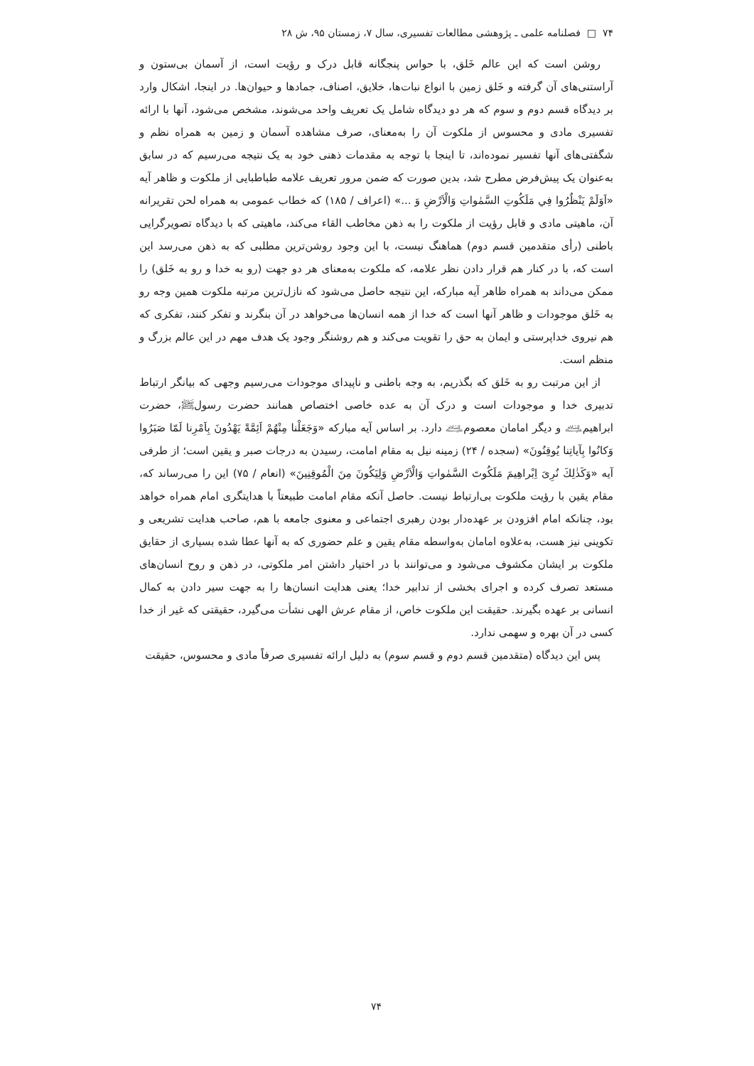۷۴ □ فصلنامه علمی ـ پژوهشی مطالعات تفسیری، سال ۷، زمستان ۹۵، ش ۲۸
روشن است که این عالم خَلق، با حواس پنجگانه قابل درک و رؤیت است، از آسمان بی‌ستون و آراستنی‌های آن گرفته و خَلق زمین با انواع نبات‌ها، خلایق، اصناف، جمادها و حیوان‌ها. در اینجا، اشکال وارد بر دیدگاه قسم دوم و سوم که هر دو دیدگاه شامل یک تعریف واحد می‌شوند، مشخص می‌شود، آنها با ارائه تفسیری مادی و محسوس از ملکوت آن را به‌معنای، صرف مشاهده آسمان و زمین به همراه نظم و شگفتی‌های آنها تفسیر نموده‌اند، تا اینجا با توجه به مقدمات ذهنی خود به یک نتیجه می‌رسیم که در سابق به‌عنوان یک پیش‌فرض مطرح شد، بدین صورت که ضمن مرور تعریف علامه طباطبایی از ملکوت و ظاهر آیه «اَوَلَمْ يَنْظُرُوا فِي مَلَكُوتِ السَّمٰواتِ وَالْاَرْضِ وَ ...» (اعراف / ۱۸۵) که خطاب عمومی به همراه لحن تقریرانه آن، ماهیتی مادی و قابل رؤیت از ملکوت را به ذهن مخاطب القاء می‌کند، ماهیتی که با دیدگاه تصویرگرایی باطنی (رأی متقدمین قسم دوم) هماهنگ نیست، با این وجود روشن‌ترین مطلبی که به ذهن می‌رسد این است که، با در کنار هم قرار دادن نظر علامه، که ملکوت به‌معنای هر دو جهت (رو به خدا و رو به خَلق) را ممکن می‌داند به همراه ظاهر آیه مبارکه، این نتیجه حاصل می‌شود که نازل‌ترین مرتبه ملکوت همین وجه رو به خَلق موجودات و ظاهر آنها است که خدا از همه انسان‌ها می‌خواهد در آن بنگرند و تفکر کنند، تفکری که هم نیروی خداپرستی و ایمان به حق را تقویت می‌کند و هم روشنگر وجود یک هدف مهم در این عالم بزرگ و منظم است.
از این مرتبت رو به خَلق که بگذریم، به وجه باطنی و ناپیدای موجودات می‌رسیم وجهی که بیانگر ارتباط تدبیری خدا و موجودات است و درک آن به عده خاصی اختصاص همانند حضرت رسولﷺ، حضرت ابراهیم‌﵇ و دیگر امامان معصوم﵇ دارد. بر اساس آیه مبارکه «وَجَعَلْنا مِنْهُمْ اَئِمَّةً يَهْدُونَ بِاَمْرِنا لَمّا صَبَرُوا وَكانُوا بِآياتِنا يُوقِنُونَ» (سجده / ۲۴) زمینه نیل به مقام امامت، رسیدن به درجات صبر و یقین است؛ از طرفی آیه «وَكَذٰلِكَ نُرِىَ اِبْراهِيمَ مَلَكُوتَ السَّمٰواتِ وَالْاَرْضِ وَلِيَكُونَ مِنَ الْمُوقِنِينَ» (انعام / ۷۵) این را می‌رساند که، مقام یقین با رؤیت ملکوت بی‌ارتباط نیست. حاصل آنکه مقام امامت طبیعتاً با هدایتگری امام همراه خواهد بود، چنانکه امام افزودن بر عهده‌دار بودن رهبری اجتماعی و معنوی جامعه با هم، صاحب هدایت تشریعی و تکوینی نیز هست، به‌علاوه امامان به‌واسطه مقام یقین و علم حضوری که به آنها عطا شده بسیاری از حقایق ملکوت بر ایشان مکشوف می‌شود و می‌توانند با در اختیار داشتن امر ملکوتی، در ذهن و روح انسان‌های مستعد تصرف کرده و اجرای بخشی از تدابیر خدا؛ یعنی هدایت انسان‌ها را به جهت سیر دادن به کمال انسانی بر عهده بگیرند. حقیقت این ملکوت خاص، از مقام عرش الهی نشأت می‌گیرد، حقیقتی که غیر از خدا کسی در آن بهره و سهمی ندارد.
پس این دیدگاه (متقدمین قسم دوم و قسم سوم) به دلیل ارائه تفسیری صرفاً مادی و محسوس، حقیقت
۷۴